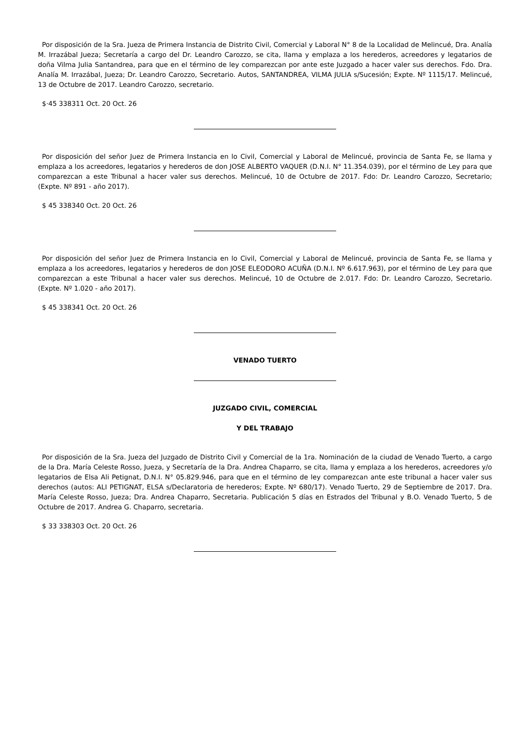Por disposición de la Sra. Jueza de Primera Instancia de Distrito Civil, Comercial y Laboral N° 8 de la Localidad de Melincué, Dra. Analía M. Irrazábal Jueza; Secretaría a cargo del Dr. Leandro Carozzo, se cita, llama y emplaza a los herederos, acreedores y legatarios de doña Vilma Julia Santandrea, para que en el término de ley comparezcan por ante este Juzgado a hacer valer sus derechos. Fdo. Dra. Analía M. Irrazábal, Jueza; Dr. Leandro Carozzo, Secretario. Autos, SANTANDREA, VILMA JULIA s/Sucesión; Expte. Nº 1115/17. Melincué, 13 de Octubre de 2017. Leandro Carozzo, secretario.
$·45 338311 Oct. 20 Oct. 26
Por disposición del señor Juez de Primera Instancia en lo Civil, Comercial y Laboral de Melincué, provincia de Santa Fe, se llama y emplaza a los acreedores, legatarios y herederos de don JOSE ALBERTO VAQUER (D.N.I. N° 11.354.039), por el término de Ley para que comparezcan a este Tribunal a hacer valer sus derechos. Melincué, 10 de Octubre de 2017. Fdo: Dr. Leandro Carozzo, Secretario; (Expte. Nº 891 - año 2017).
$ 45 338340 Oct. 20 Oct. 26
Por disposición del señor Juez de Primera Instancia en lo Civil, Comercial y Laboral de Melincué, provincia de Santa Fe, se llama y emplaza a los acreedores, legatarios y herederos de don JOSE ELEODORO ACUÑA (D.N.I. Nº 6.617.963), por el término de Ley para que comparezcan a este Tribunal a hacer valer sus derechos. Melincué, 10 de Octubre de 2.017. Fdo: Dr. Leandro Carozzo, Secretario. (Expte. Nº 1.020 - año 2017).
$ 45 338341 Oct. 20 Oct. 26
VENADO TUERTO
JUZGADO CIVIL, COMERCIAL
Y DEL TRABAJO
Por disposición de la Sra. Jueza del Juzgado de Distrito Civil y Comercial de la 1ra. Nominación de la ciudad de Venado Tuerto, a cargo de la Dra. María Celeste Rosso, Jueza, y Secretaría de la Dra. Andrea Chaparro, se cita, llama y emplaza a los herederos, acreedores y/o legatarios de Elsa Ali Petignat, D.N.I. N° 05.829.946, para que en el término de ley comparezcan ante este tribunal a hacer valer sus derechos (autos: ALI PETIGNAT, ELSA s/Declaratoria de herederos; Expte. Nº 680/17). Venado Tuerto, 29 de Septiembre de 2017. Dra. María Celeste Rosso, Jueza; Dra. Andrea Chaparro, Secretaria. Publicación 5 días en Estrados del Tribunal y B.O. Venado Tuerto, 5 de Octubre de 2017. Andrea G. Chaparro, secretaria.
$ 33 338303 Oct. 20 Oct. 26